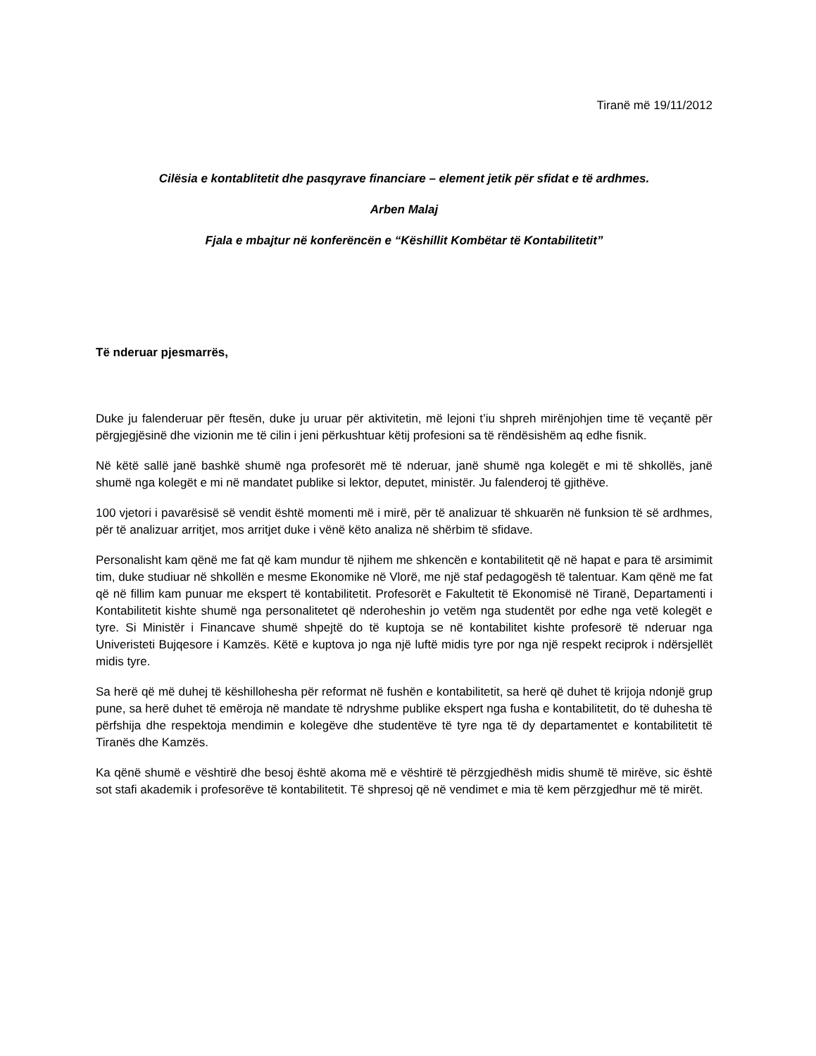Tiranë më 19/11/2012
Cilësia e kontablitetit dhe pasqyrave financiare – element jetik për sfidat e të ardhmes.
Arben Malaj
Fjala e mbajtur në konferëncën e “Këshillit Kombëtar të Kontabilitetit”
Të nderuar pjesmarrës,
Duke ju falenderuar për ftesën, duke ju uruar për aktivitetin, më lejoni t’iu shpreh mirënjohjen time të veçantë për përgjegjësinë dhe vizionin me të cilin i jeni përkushtuar këtij profesioni sa të rëndësishëm aq edhe fisnik.
Në këtë sallë janë bashkë shumë nga profesorët më të nderuar, janë shumë nga kolegët e mi të shkollës, janë shumë nga kolegët e mi në mandatet publike si lektor, deputet, ministër. Ju falenderoj të gjithëve.
100 vjetori i pavarësisë së vendit është momenti më i mirë, për të analizuar të shkuarën në funksion të së ardhmes, për të analizuar arritjet, mos arritjet duke i vënë këto analiza në shërbim të sfidave.
Personalisht kam qënë me fat që kam mundur të njihem me shkencën e kontabilitetit që në hapat e para të arsimimit tim, duke studiuar në shkollën e mesme Ekonomike në Vlorë, me një staf pedagogësh të talentuar. Kam qënë me fat që në fillim kam punuar me ekspert të kontabilitetit. Profesorët e Fakultetit të Ekonomisë në Tiranë, Departamenti i Kontabilitetit kishte shumë nga personalitetet që nderoheshin jo vetëm nga studentët por edhe nga vetë kolegët e tyre. Si Ministër i Financave shumë shpejtë do të kuptoja se në kontabilitet kishte profesorë të nderuar nga Univeristeti Bujqesore i Kamzës. Këtë e kuptova jo nga një luftë midis tyre por nga një respekt reciprok i ndërsjellët midis tyre.
Sa herë që më duhej të këshillohesha për reformat në fushën e kontabilitetit, sa herë që duhet të krijoja ndonjë grup pune, sa herë duhet të emëroja në mandate të ndryshme publike ekspert nga fusha e kontabilitetit, do të duhesha të përfshija dhe respektoja mendimin e kolegëve dhe studentëve të tyre nga të dy departamentet e kontabilitetit të Tiranës dhe Kamzës.
Ka qënë shumë e vështirë dhe besoj është akoma më e vështirë të përzgjedhësh midis shumë të mirëve, sic është sot stafi akademik i profesorëve të kontabilitetit. Të shpresoj që në vendimet e mia të kem përzgjedhur më të mirët.